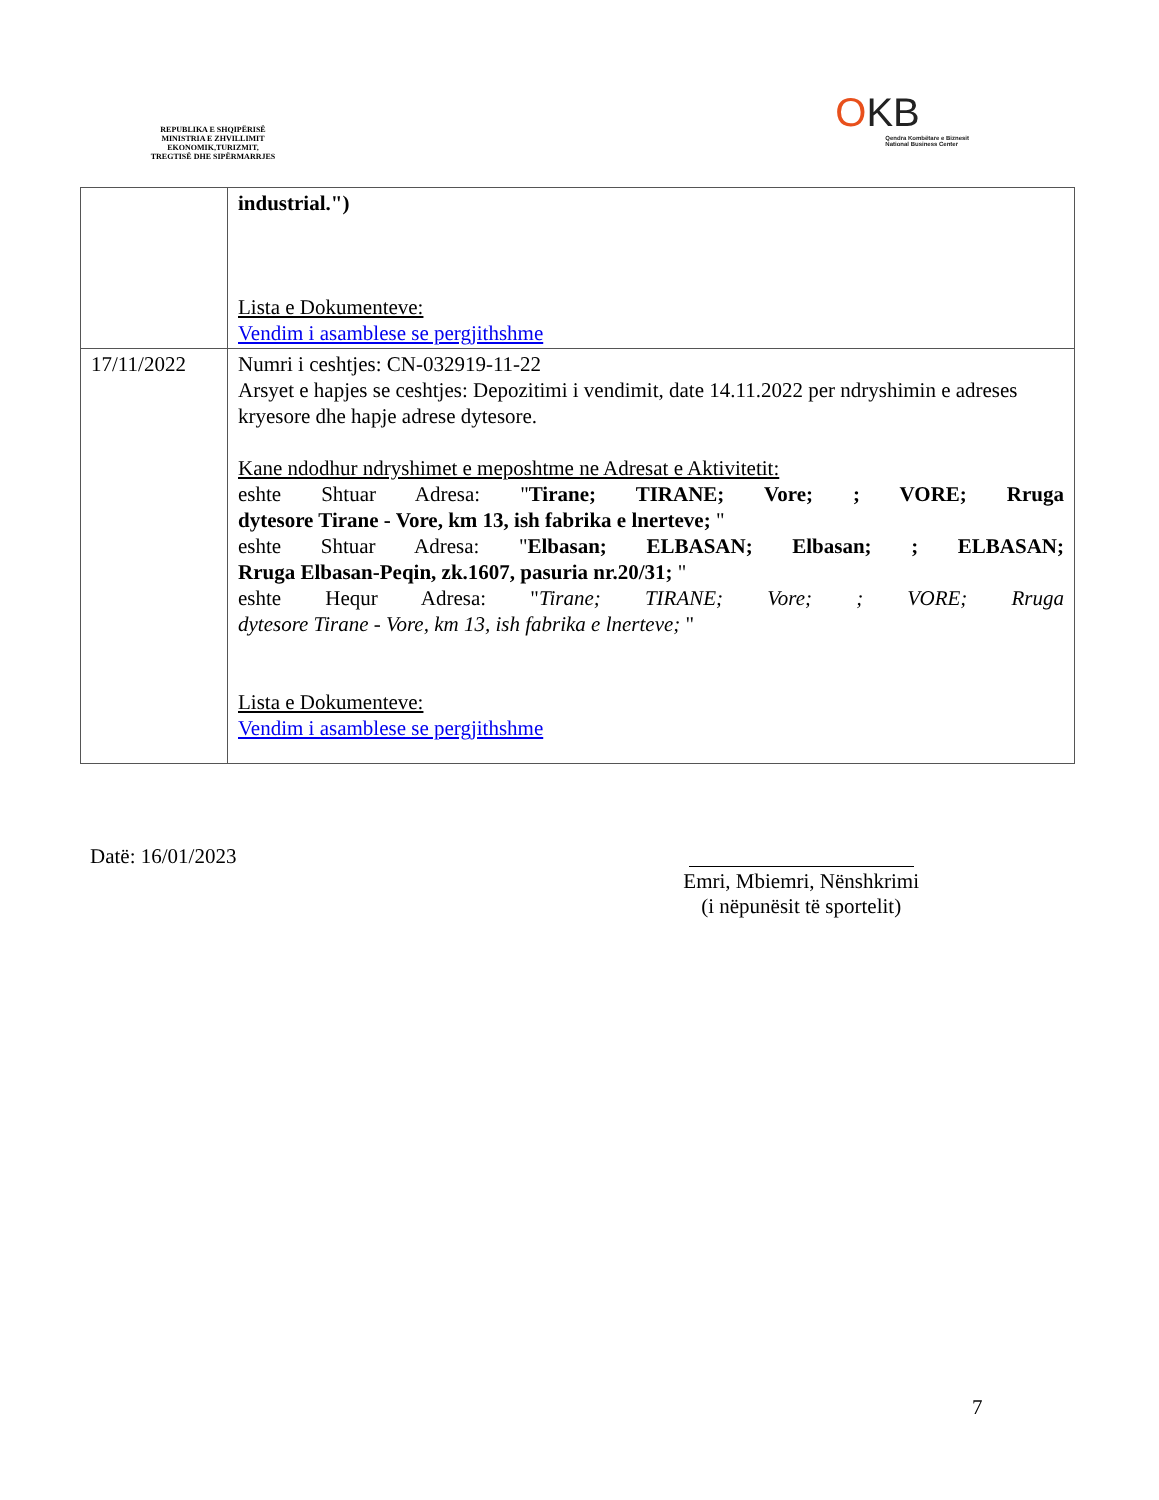REPUBLIKA E SHQIPËRISË
MINISTRIA E ZHVILLIMIT
EKONOMIK,TURIZMIT,
TREGTISË DHE SIPËRMARRJES
OKB
Qendra Kombëtare e Biznesit
National Business Center
| | industrial.") Lista e Dokumenteve: Vendim i asamblese se pergjithshme |
| 17/11/2022 | Numri i ceshtjes: CN-032919-11-22 Arsyet e hapjes se ceshtjes: Depozitimi i vendimit, date 14.11.2022 per ndryshimin e adreses kryesore dhe hapje adrese dytesore. Kane ndodhur ndryshimet e meposhtme ne Adresat e Aktivitetit: eshte Shtuar Adresa: " Tirane; TIRANE; Vore; ; VORE; Rruga dytesore Tirane - Vore, km 13, ish fabrika e lnerteve; " eshte Shtuar Adresa: " Elbasan; ELBASAN; Elbasan; ; ELBASAN; Rruga Elbasan-Peqin, zk.1607, pasuria nr.20/31; " eshte Hequr Adresa: " Tirane; TIRANE; Vore; ; VORE; Rruga dytesore Tirane - Vore, km 13, ish fabrika e lnerteve; " Lista e Dokumenteve: Vendim i asamblese se pergjithshme |
Datë: 16/01/2023
Emri, Mbiemri, Nënshkrimi
(i nëpunësit të sportelit)
7